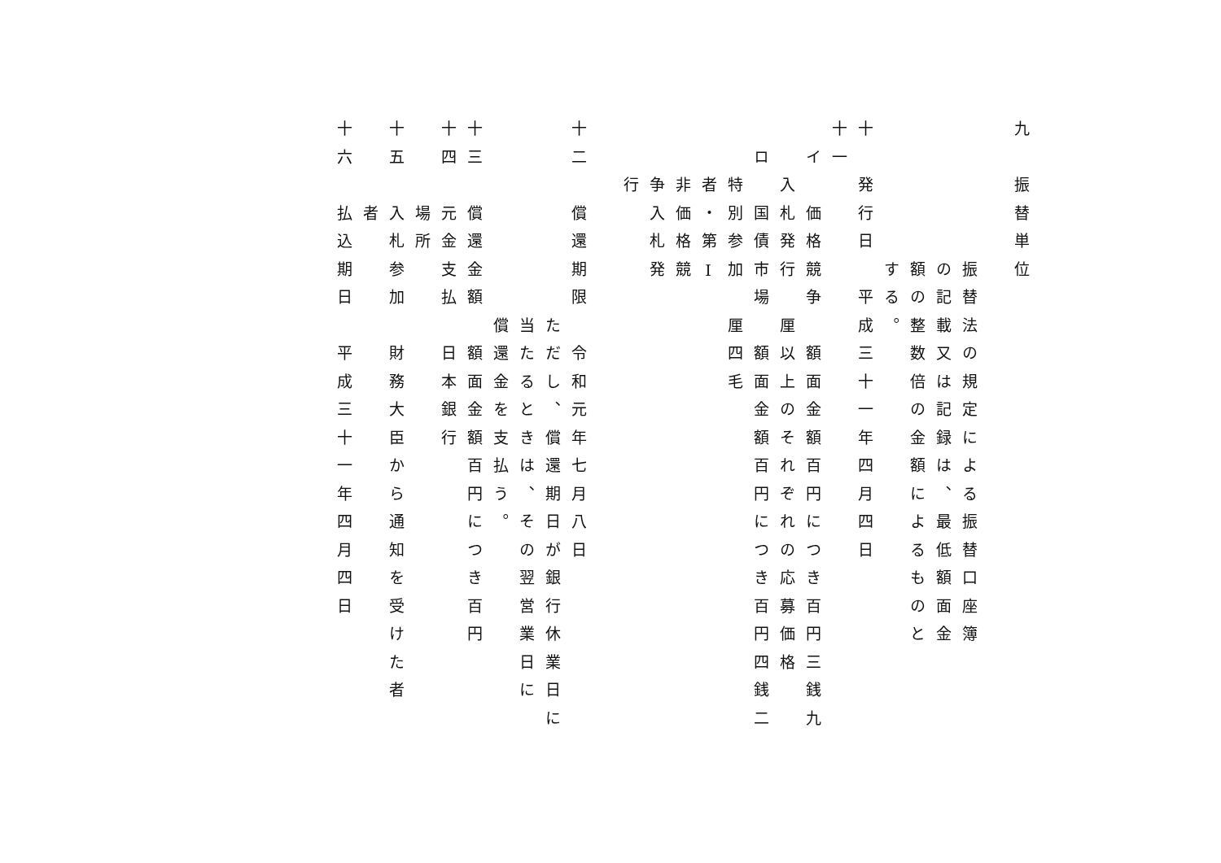九　振替単位
　　　　　振替法の規定による振替口座簿
　　　　　の記載又は記録は、最低額面金
　　　　　額の整数倍の金額によるものと
　　　　　する。
十　発行日　平成三十一年四月四日
十一
　イ　価格競争　額面金額百円につき百円三銭九
　　入札発行　厘以上のそれぞれの応募価格
　ロ　国債市場　額面金額百円につき百円四銭二
　　特別参加　厘四毛
　　者・第Ⅰ
　　非価格競
　　争入札発
　　行
十二　償還期限　令和元年七月八日
　　　　　　　ただし、償還期日が銀行休業日に
　　　　　　　当たるときは、その翌営業日に
　　　　　　　償還金を支払う。
十三　償還金額　額面金額百円につき百円
十四　元金支払　日本銀行
　　　場所
十五　入札参加　財務大臣から通知を受けた者
　　　者
十六　払込期日　平成三十一年四月四日